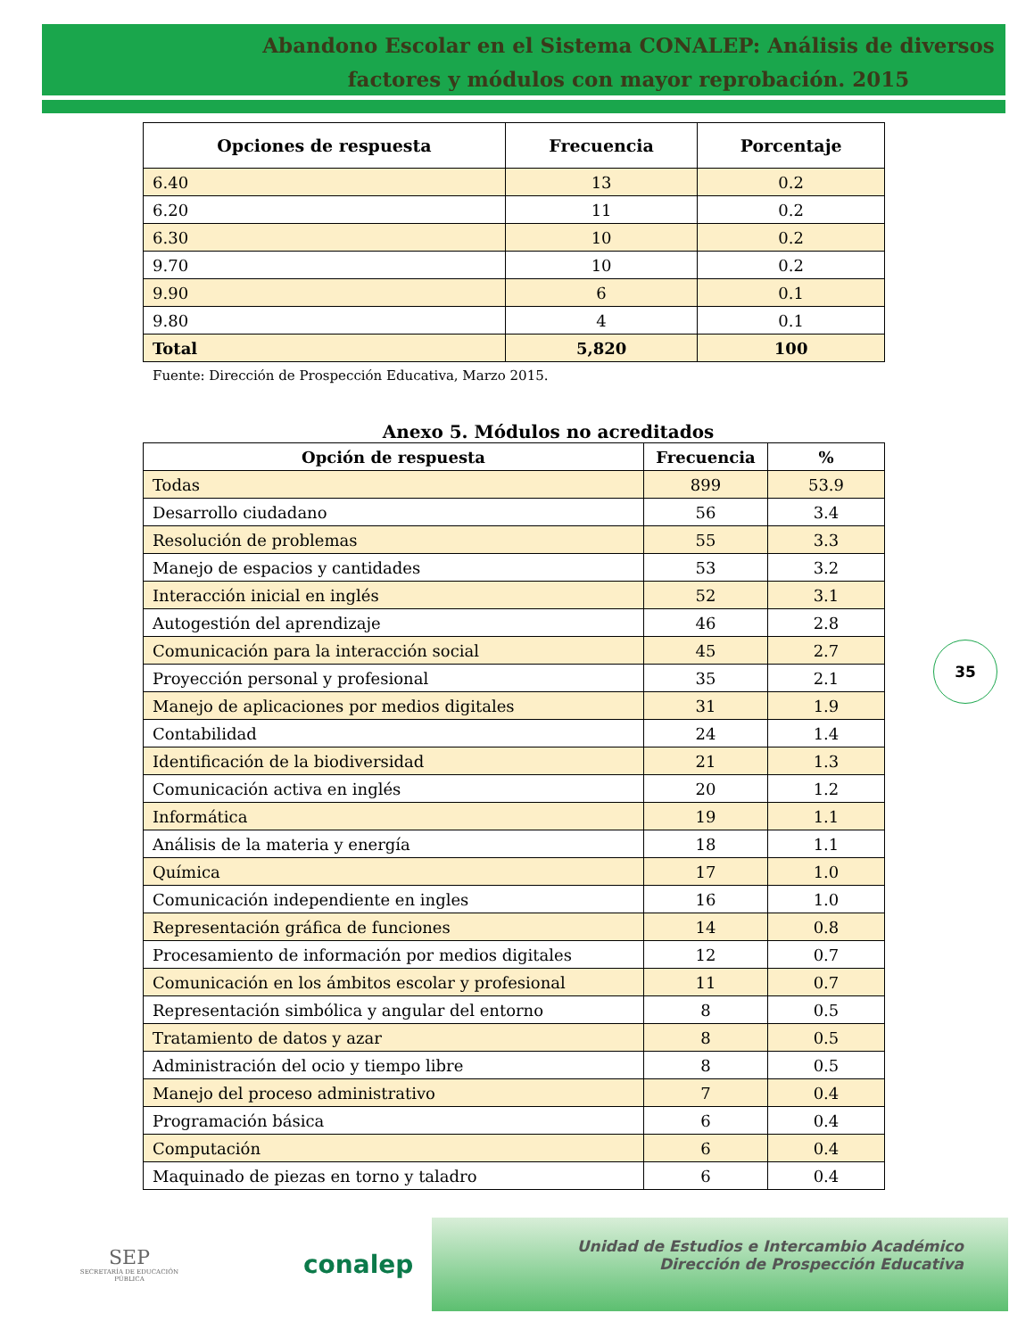Abandono Escolar en el Sistema CONALEP: Análisis de diversos factores y módulos con mayor reprobación. 2015
| Opciones de respuesta | Frecuencia | Porcentaje |
| --- | --- | --- |
| 6.40 | 13 | 0.2 |
| 6.20 | 11 | 0.2 |
| 6.30 | 10 | 0.2 |
| 9.70 | 10 | 0.2 |
| 9.90 | 6 | 0.1 |
| 9.80 | 4 | 0.1 |
| Total | 5,820 | 100 |
Fuente: Dirección de Prospección Educativa, Marzo 2015.
Anexo 5. Módulos no acreditados
| Opción de respuesta | Frecuencia | % |
| --- | --- | --- |
| Todas | 899 | 53.9 |
| Desarrollo ciudadano | 56 | 3.4 |
| Resolución de problemas | 55 | 3.3 |
| Manejo de espacios y cantidades | 53 | 3.2 |
| Interacción inicial en inglés | 52 | 3.1 |
| Autogestión del aprendizaje | 46 | 2.8 |
| Comunicación para la interacción social | 45 | 2.7 |
| Proyección personal y profesional | 35 | 2.1 |
| Manejo de aplicaciones por medios digitales | 31 | 1.9 |
| Contabilidad | 24 | 1.4 |
| Identificación de la biodiversidad | 21 | 1.3 |
| Comunicación activa en inglés | 20 | 1.2 |
| Informática | 19 | 1.1 |
| Análisis de la materia y energía | 18 | 1.1 |
| Química | 17 | 1.0 |
| Comunicación independiente en ingles | 16 | 1.0 |
| Representación gráfica de funciones | 14 | 0.8 |
| Procesamiento de información por medios digitales | 12 | 0.7 |
| Comunicación en los ámbitos escolar y profesional | 11 | 0.7 |
| Representación simbólica y angular del entorno | 8 | 0.5 |
| Tratamiento de datos y azar | 8 | 0.5 |
| Administración del ocio y tiempo libre | 8 | 0.5 |
| Manejo del proceso administrativo | 7 | 0.4 |
| Programación básica | 6 | 0.4 |
| Computación | 6 | 0.4 |
| Maquinado de piezas en torno y taladro | 6 | 0.4 |
35
SEP
SECRETARÍA DE EDUCACIÓN PÚBLICA
conalep
Unidad de Estudios e Intercambio Académico
Dirección de Prospección Educativa